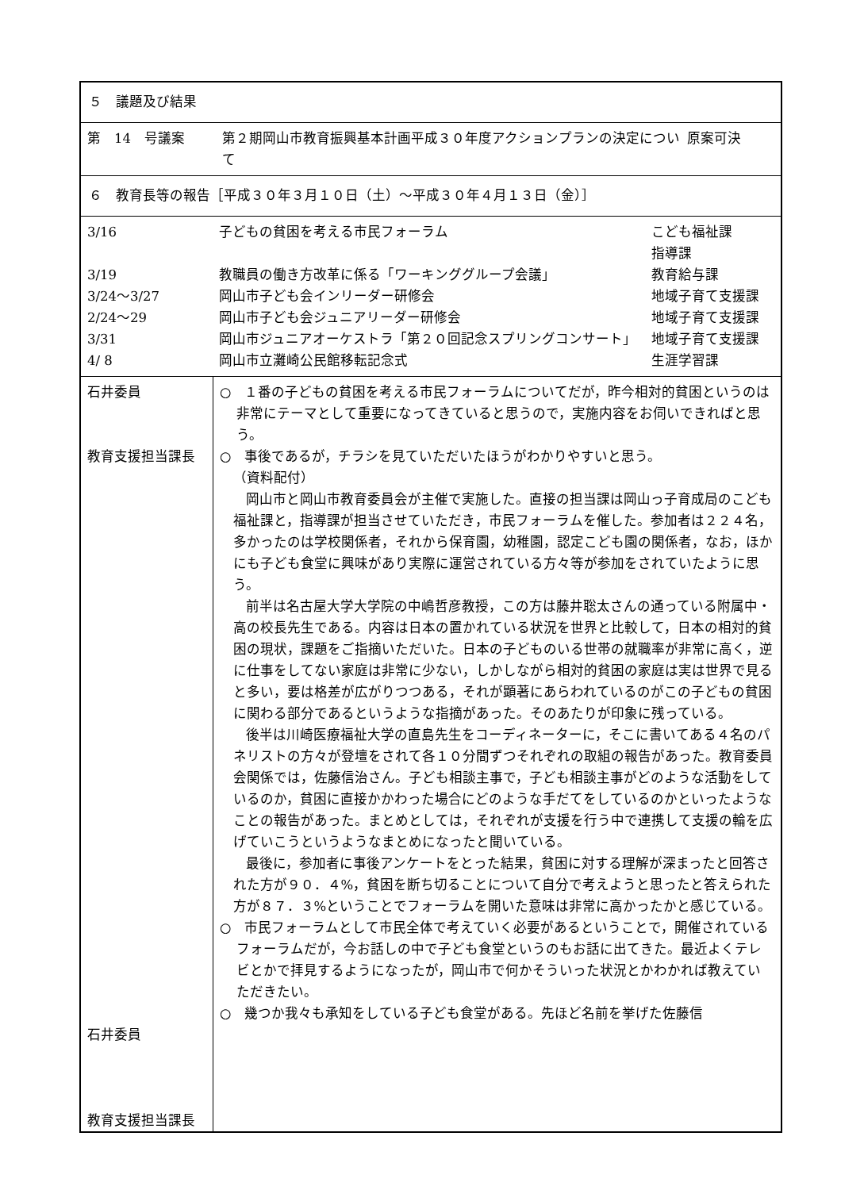５　議題及び結果
第　14　号議案
第２期岡山市教育振興基本計画平成３０年度アクションプランの決定について 原案可決
６　教育長等の報告［平成３０年３月１０日（土）～平成３０年４月１３日（金）］
| 3/16 | 子どもの貧困を考える市民フォーラム | こども福祉課 指導課 |
| 3/19 | 教職員の働き方改革に係る「ワーキンググループ会議」 | 教育給与課 |
| 3/24～3/27 | 岡山市子ども会インリーダー研修会 | 地域子育て支援課 |
| 2/24～29 | 岡山市子ども会ジュニアリーダー研修会 | 地域子育て支援課 |
| 3/31 | 岡山市ジュニアオーケストラ「第２０回記念スプリングコンサート」 | 地域子育て支援課 |
| 4/ 8 | 岡山市立灘崎公民館移転記念式 | 生涯学習課 |
| 石井委員 教育支援担当課長 石井委員 教育支援担当課長 | ○ １番の子どもの貧困を考える市民フォーラムについてだが，昨今相対的貧困というのは非常にテーマとして重要になってきていると思うので，実施内容をお伺いできればと思う。 ○ 事後であるが，チラシを見ていただいたほうがわかりやすいと思う。 （資料配付） 岡山市と岡山市教育委員会が主催で実施した。直接の担当課は岡山っ子育成局のこども福祉課と，指導課が担当させていただき，市民フォーラムを催した。参加者は２２４名，多かったのは学校関係者，それから保育園，幼稚園，認定こども園の関係者，なお，ほかにも子ども食堂に興味があり実際に運営されている方々等が参加をされていたように思う。 前半は名古屋大学大学院の中嶋哲彦教授，この方は藤井聡太さんの通っている附属中・高の校長先生である。内容は日本の置かれている状況を世界と比較して，日本の相対的貧困の現状，課題をご指摘いただいた。日本の子どものいる世帯の就職率が非常に高く，逆に仕事をしてない家庭は非常に少ない，しかしながら相対的貧困の家庭は実は世界で見ると多い，要は格差が広がりつつある，それが顕著にあらわれているのがこの子どもの貧困に関わる部分であるというような指摘があった。そのあたりが印象に残っている。 後半は川崎医療福祉大学の直島先生をコーディネーターに，そこに書いてある４名のパネリストの方々が登壇をされて各１０分間ずつそれぞれの取組の報告があった。教育委員会関係では，佐藤信治さん。子ども相談主事で，子ども相談主事がどのような活動をしているのか，貧困に直接かかわった場合にどのような手だてをしているのかといったようなことの報告があった。まとめとしては，それぞれが支援を行う中で連携して支援の輪を広げていこうというようなまとめになったと聞いている。 最後に，参加者に事後アンケートをとった結果，貧困に対する理解が深まったと回答された方が９０．４%，貧困を断ち切ることについて自分で考えようと思ったと答えられた方が８７．３%ということでフォーラムを開いた意味は非常に高かったかと感じている。 ○ 市民フォーラムとして市民全体で考えていく必要があるということで，開催されているフォーラムだが，今お話しの中で子ども食堂というのもお話に出てきた。最近よくテレビとかで拝見するようになったが，岡山市で何かそういった状況とかわかれば教えていただきたい。 ○ 幾つか我々も承知をしている子ども食堂がある。先ほど名前を挙げた佐藤信 |